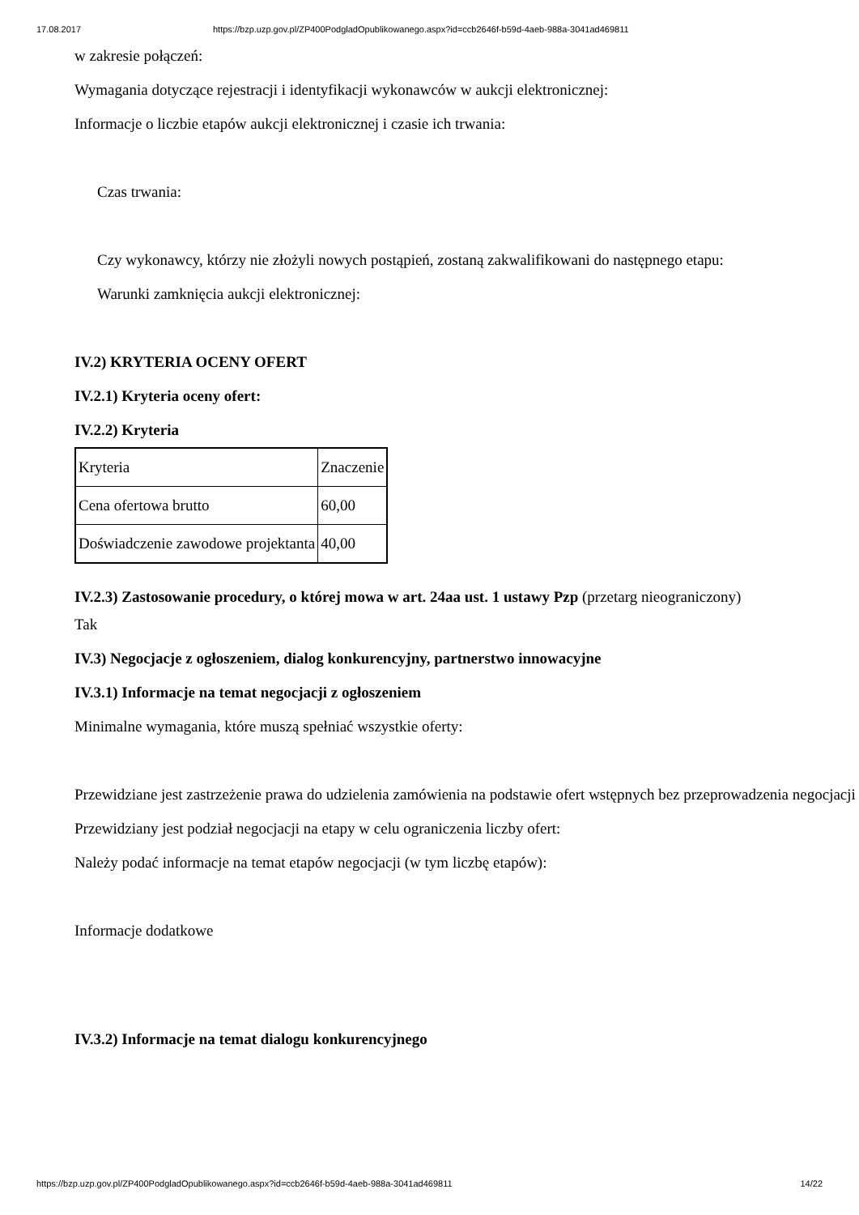17.08.2017 https://bzp.uzp.gov.pl/ZP400PodgladOpublikowanego.aspx?id=ccb2646f-b59d-4aeb-988a-3041ad469811
w zakresie połączeń:
Wymagania dotyczące rejestracji i identyfikacji wykonawców w aukcji elektronicznej:
Informacje o liczbie etapów aukcji elektronicznej i czasie ich trwania:
Czas trwania:
Czy wykonawcy, którzy nie złożyli nowych postąpień, zostaną zakwalifikowani do następnego etapu:
Warunki zamknięcia aukcji elektronicznej:
IV.2) KRYTERIA OCENY OFERT
IV.2.1) Kryteria oceny ofert:
IV.2.2) Kryteria
| Kryteria | Znaczenie |
| Cena ofertowa brutto | 60,00 |
| Doświadczenie zawodowe projektanta | 40,00 |
IV.2.3) Zastosowanie procedury, o której mowa w art. 24aa ust. 1 ustawy Pzp (przetarg nieograniczony)
Tak
IV.3) Negocjacje z ogłoszeniem, dialog konkurencyjny, partnerstwo innowacyjne
IV.3.1) Informacje na temat negocjacji z ogłoszeniem
Minimalne wymagania, które muszą spełniać wszystkie oferty:
Przewidziane jest zastrzeżenie prawa do udzielenia zamówienia na podstawie ofert wstępnych bez przeprowadzenia negocjacji
Przewidziany jest podział negocjacji na etapy w celu ograniczenia liczby ofert:
Należy podać informacje na temat etapów negocjacji (w tym liczbę etapów):
Informacje dodatkowe
IV.3.2) Informacje na temat dialogu konkurencyjnego
https://bzp.uzp.gov.pl/ZP400PodgladOpublikowanego.aspx?id=ccb2646f-b59d-4aeb-988a-3041ad469811 14/22